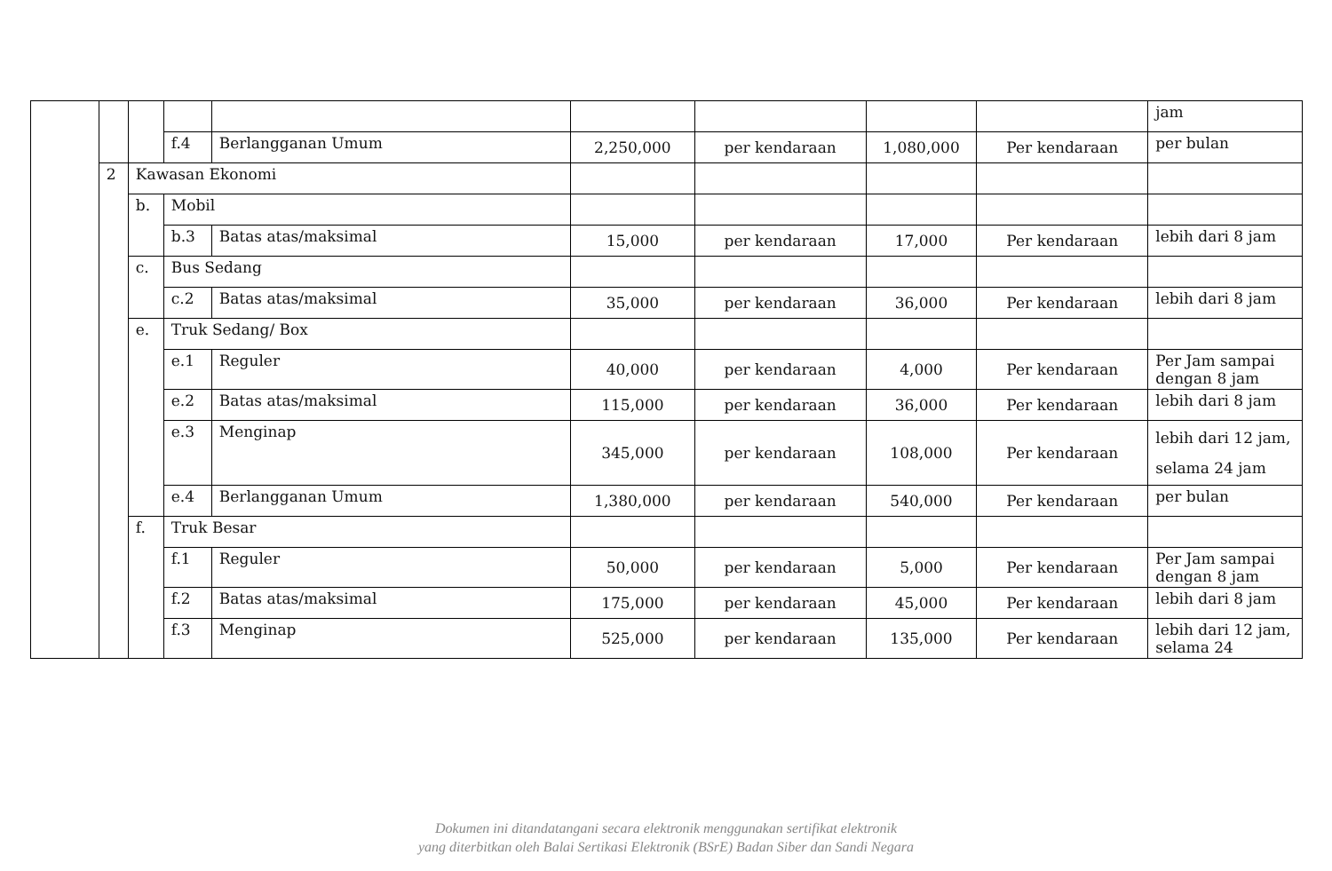| | | | | | | | | | jam |
| | | | f.4 | Berlangganan Umum | 2,250,000 | per kendaraan | 1,080,000 | Per kendaraan | per bulan |
| | 2 | Kawasan Ekonomi | | | | | | | |
| | | b. | Mobil | | | | | | |
| | | | b.3 | Batas atas/maksimal | 15,000 | per kendaraan | 17,000 | Per kendaraan | lebih dari 8 jam |
| | | c. | Bus Sedang | | | | | | |
| | | | c.2 | Batas atas/maksimal | 35,000 | per kendaraan | 36,000 | Per kendaraan | lebih dari 8 jam |
| | | e. | Truk Sedang/ Box | | | | | | |
| | | | e.1 | Reguler | 40,000 | per kendaraan | 4,000 | Per kendaraan | Per Jam sampai dengan 8 jam |
| | | | e.2 | Batas atas/maksimal | 115,000 | per kendaraan | 36,000 | Per kendaraan | lebih dari 8 jam |
| | | | e.3 | Menginap | 345,000 | per kendaraan | 108,000 | Per kendaraan | lebih dari 12 jam, selama 24 jam |
| | | | e.4 | Berlangganan Umum | 1,380,000 | per kendaraan | 540,000 | Per kendaraan | per bulan |
| | | f. | Truk Besar | | | | | | |
| | | | f.1 | Reguler | 50,000 | per kendaraan | 5,000 | Per kendaraan | Per Jam sampai dengan 8 jam |
| | | | f.2 | Batas atas/maksimal | 175,000 | per kendaraan | 45,000 | Per kendaraan | lebih dari 8 jam |
| | | | f.3 | Menginap | 525,000 | per kendaraan | 135,000 | Per kendaraan | lebih dari 12 jam, selama 24 |
Dokumen ini ditandatangani secara elektronik menggunakan sertifikat elektronik
yang diterbitkan oleh Balai Sertikasi Elektronik (BSrE) Badan Siber dan Sandi Negara